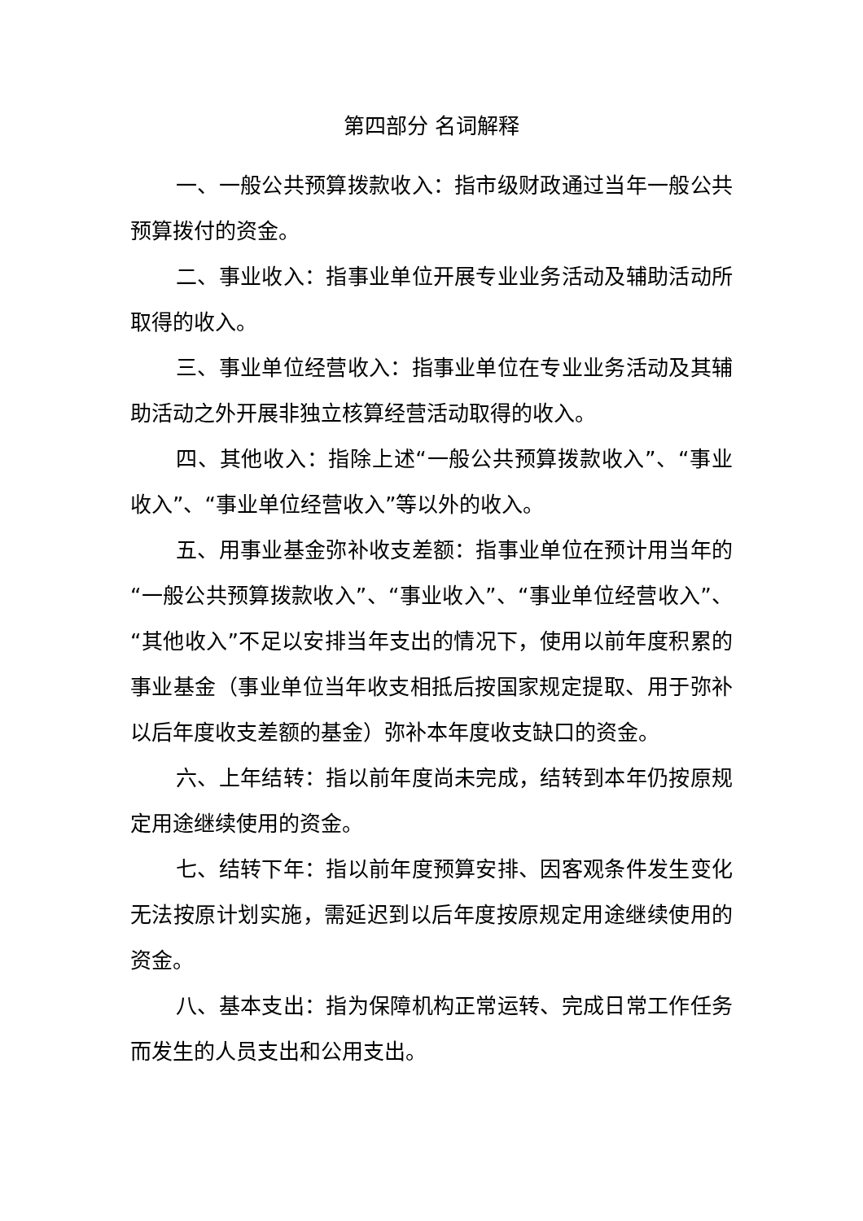第四部分 名词解释
一、一般公共预算拨款收入：指市级财政通过当年一般公共预算拨付的资金。
二、事业收入：指事业单位开展专业业务活动及辅助活动所取得的收入。
三、事业单位经营收入：指事业单位在专业业务活动及其辅助活动之外开展非独立核算经营活动取得的收入。
四、其他收入：指除上述“一般公共预算拨款收入”、“事业收入”、“事业单位经营收入”等以外的收入。
五、用事业基金弥补收支差额：指事业单位在预计用当年的“一般公共预算拨款收入”、“事业收入”、“事业单位经营收入”、“其他收入”不足以安排当年支出的情况下，使用以前年度积累的事业基金（事业单位当年收支相抵后按国家规定提取、用于弥补以后年度收支差额的基金）弥补本年度收支缺口的资金。
六、上年结转：指以前年度尚未完成，结转到本年仍按原规定用途继续使用的资金。
七、结转下年：指以前年度预算安排、因客观条件发生变化无法按原计划实施，需延迟到以后年度按原规定用途继续使用的资金。
八、基本支出：指为保障机构正常运转、完成日常工作任务而发生的人员支出和公用支出。